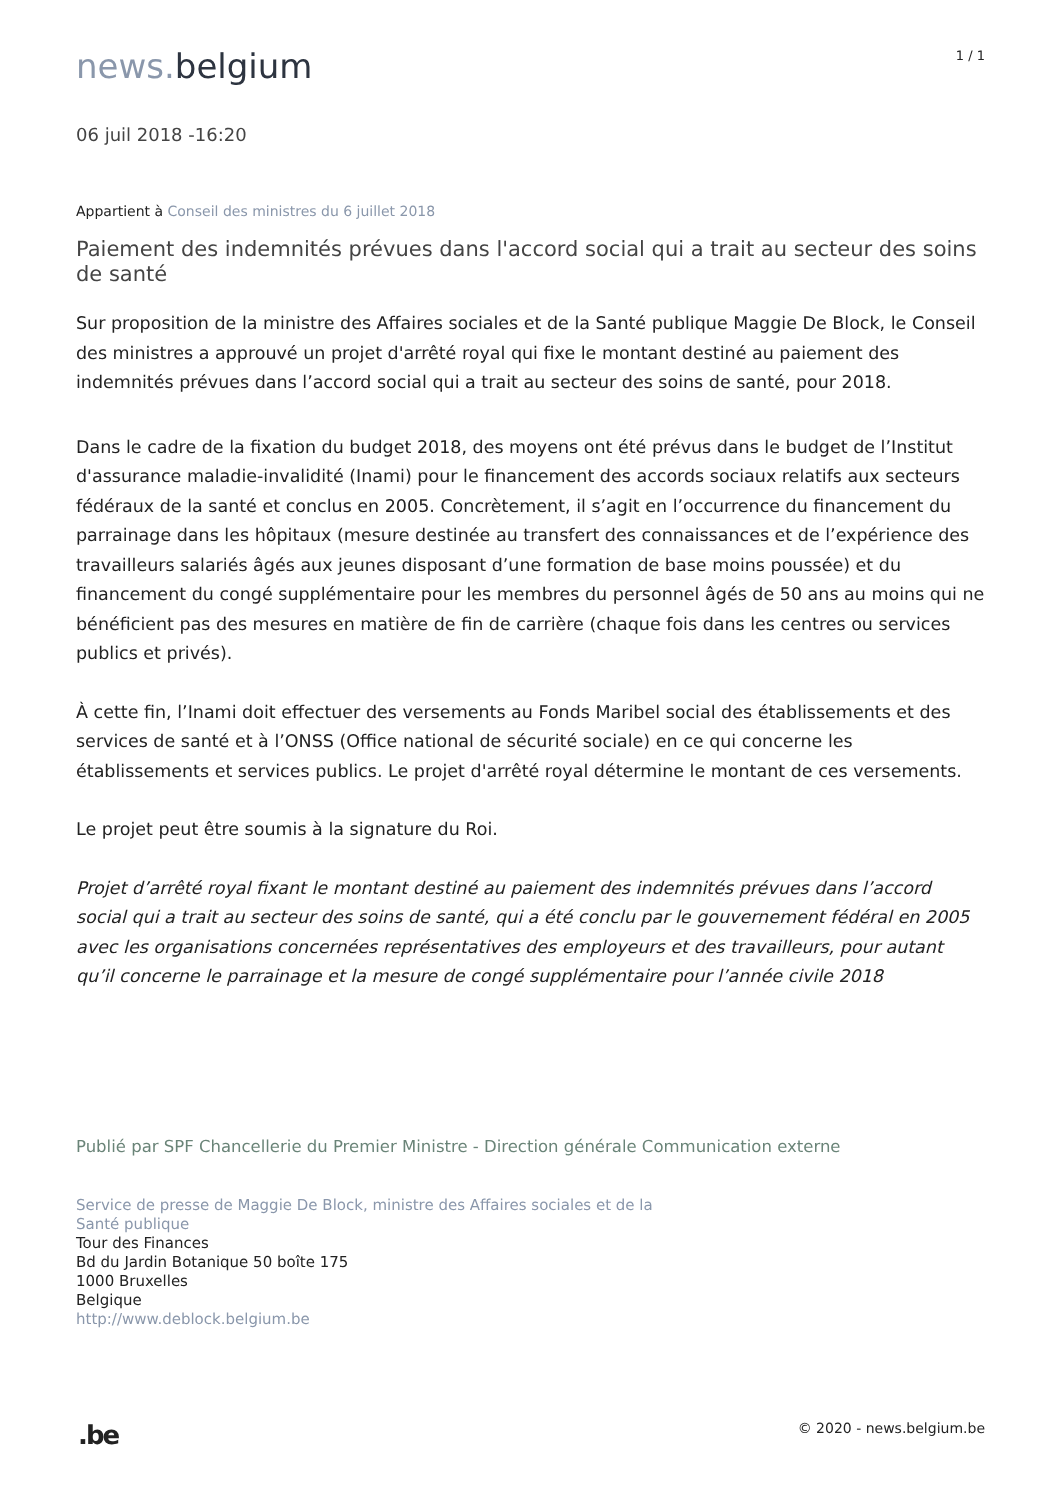news. belgium
1 / 1
06 juil 2018 -16:20
Appartient à Conseil des ministres du 6 juillet 2018
Paiement des indemnités prévues dans l'accord social qui a trait au secteur des soins de santé
Sur proposition de la ministre des Affaires sociales et de la Santé publique Maggie De Block, le Conseil des ministres a approuvé un projet d'arrêté royal qui fixe le montant destiné au paiement des indemnités prévues dans l’accord social qui a trait au secteur des soins de santé, pour 2018.
Dans le cadre de la fixation du budget 2018, des moyens ont été prévus dans le budget de l’Institut d'assurance maladie-invalidité (Inami) pour le financement des accords sociaux relatifs aux secteurs fédéraux de la santé et conclus en 2005. Concrètement, il s’agit en l’occurrence du financement du parrainage dans les hôpitaux (mesure destinée au transfert des connaissances et de l’expérience des travailleurs salariés âgés aux jeunes disposant d’une formation de base moins poussée) et du financement du congé supplémentaire pour les membres du personnel âgés de 50 ans au moins qui ne bénéficient pas des mesures en matière de fin de carrière (chaque fois dans les centres ou services publics et privés).
À cette fin, l’Inami doit effectuer des versements au Fonds Maribel social des établissements et des services de santé et à l’ONSS (Office national de sécurité sociale) en ce qui concerne les établissements et services publics. Le projet d'arrêté royal détermine le montant de ces versements.
Le projet peut être soumis à la signature du Roi.
Projet d’arrêté royal fixant le montant destiné au paiement des indemnités prévues dans l’accord social qui a trait au secteur des soins de santé, qui a été conclu par le gouvernement fédéral en 2005 avec les organisations concernées représentatives des employeurs et des travailleurs, pour autant qu’il concerne le parrainage et la mesure de congé supplémentaire pour l’année civile 2018
Publié par SPF Chancellerie du Premier Ministre - Direction générale Communication externe
Service de presse de Maggie De Block, ministre des Affaires sociales et de la
Santé publique
Tour des Finances
Bd du Jardin Botanique 50 boîte 175
1000 Bruxelles
Belgique
http://www.deblock.belgium.be
.be
© 2020 - news.belgium.be